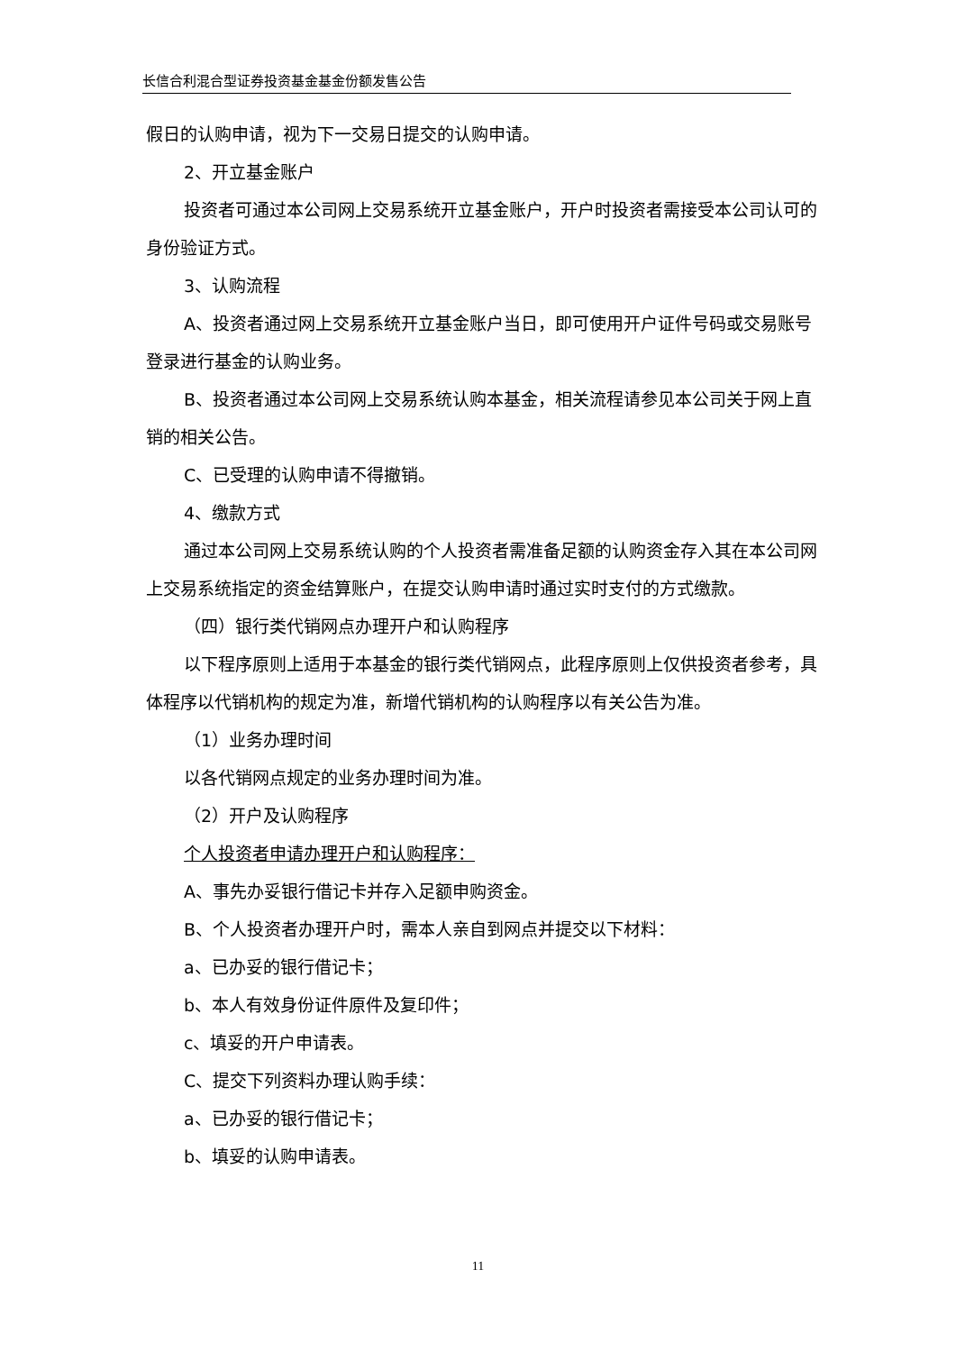长信合利混合型证券投资基金基金份额发售公告
假日的认购申请，视为下一交易日提交的认购申请。
2、开立基金账户
投资者可通过本公司网上交易系统开立基金账户，开户时投资者需接受本公司认可的身份验证方式。
3、认购流程
A、投资者通过网上交易系统开立基金账户当日，即可使用开户证件号码或交易账号登录进行基金的认购业务。
B、投资者通过本公司网上交易系统认购本基金，相关流程请参见本公司关于网上直销的相关公告。
C、已受理的认购申请不得撤销。
4、缴款方式
通过本公司网上交易系统认购的个人投资者需准备足额的认购资金存入其在本公司网上交易系统指定的资金结算账户，在提交认购申请时通过实时支付的方式缴款。
（四）银行类代销网点办理开户和认购程序
以下程序原则上适用于本基金的银行类代销网点，此程序原则上仅供投资者参考，具体程序以代销机构的规定为准，新增代销机构的认购程序以有关公告为准。
（1）业务办理时间
以各代销网点规定的业务办理时间为准。
（2）开户及认购程序
个人投资者申请办理开户和认购程序：
A、事先办妥银行借记卡并存入足额申购资金。
B、个人投资者办理开户时，需本人亲自到网点并提交以下材料：
a、已办妥的银行借记卡；
b、本人有效身份证件原件及复印件；
c、填妥的开户申请表。
C、提交下列资料办理认购手续：
a、已办妥的银行借记卡；
b、填妥的认购申请表。
11